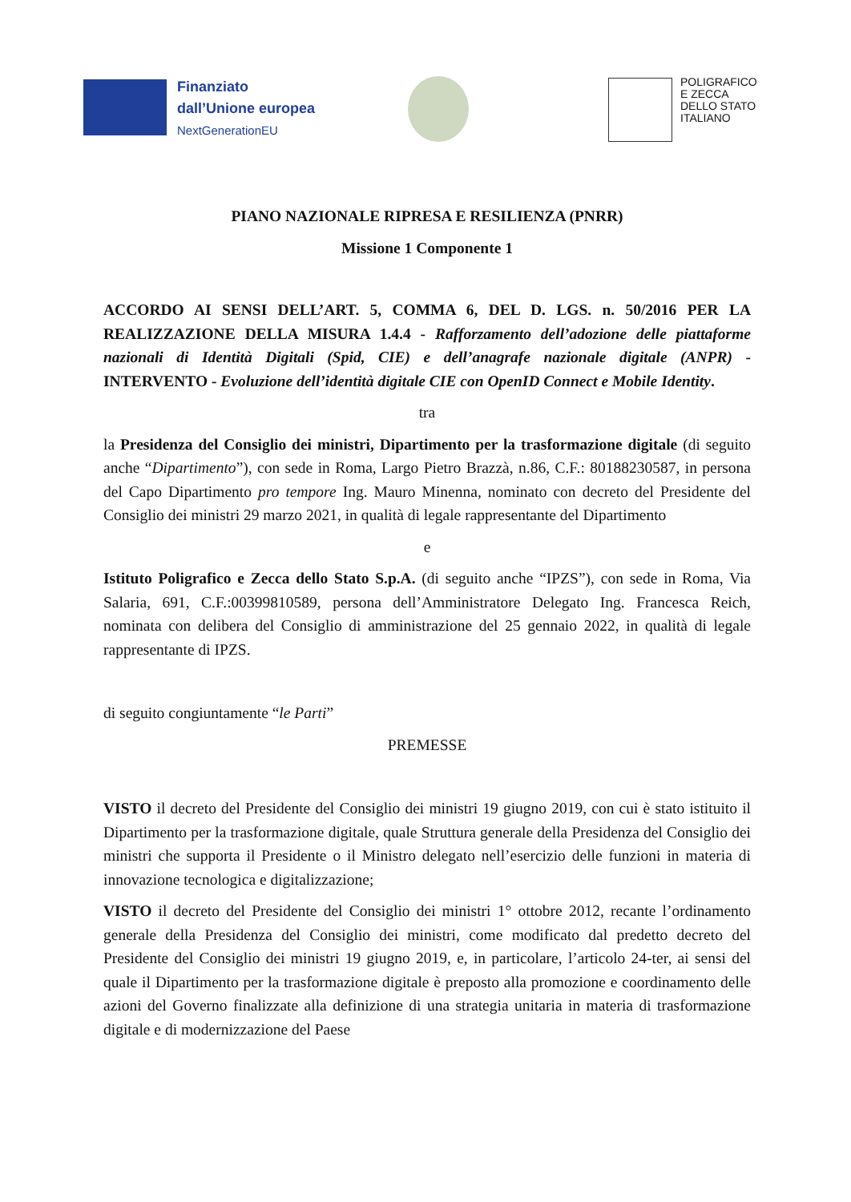Finanziato
dall’Unione europea
NextGenerationEU
POLIGRAFICO
E ZECCA
DELLO STATO
ITALIANO
PIANO NAZIONALE RIPRESA E RESILIENZA (PNRR)
Missione 1 Componente 1
ACCORDO AI SENSI DELL’ART. 5, COMMA 6, DEL D. LGS. n. 50/2016 PER LA REALIZZAZIONE DELLA MISURA 1.4.4 - Rafforzamento dell’adozione delle piattaforme nazionali di Identità Digitali (Spid, CIE) e dell’anagrafe nazionale digitale (ANPR) - INTERVENTO - Evoluzione dell’identità digitale CIE con OpenID Connect e Mobile Identity.
tra
la Presidenza del Consiglio dei ministri, Dipartimento per la trasformazione digitale (di seguito anche “Dipartimento”), con sede in Roma, Largo Pietro Brazzà, n.86, C.F.: 80188230587, in persona del Capo Dipartimento pro tempore Ing. Mauro Minenna, nominato con decreto del Presidente del Consiglio dei ministri 29 marzo 2021, in qualità di legale rappresentante del Dipartimento
e
Istituto Poligrafico e Zecca dello Stato S.p.A. (di seguito anche “IPZS”), con sede in Roma, Via Salaria, 691, C.F.:00399810589, persona dell’Amministratore Delegato Ing. Francesca Reich, nominata con delibera del Consiglio di amministrazione del 25 gennaio 2022, in qualità di legale rappresentante di IPZS.
di seguito congiuntamente “le Parti”
PREMESSE
VISTO il decreto del Presidente del Consiglio dei ministri 19 giugno 2019, con cui è stato istituito il Dipartimento per la trasformazione digitale, quale Struttura generale della Presidenza del Consiglio dei ministri che supporta il Presidente o il Ministro delegato nell’esercizio delle funzioni in materia di innovazione tecnologica e digitalizzazione;
VISTO il decreto del Presidente del Consiglio dei ministri 1° ottobre 2012, recante l’ordinamento generale della Presidenza del Consiglio dei ministri, come modificato dal predetto decreto del Presidente del Consiglio dei ministri 19 giugno 2019, e, in particolare, l’articolo 24-ter, ai sensi del quale il Dipartimento per la trasformazione digitale è preposto alla promozione e coordinamento delle azioni del Governo finalizzate alla definizione di una strategia unitaria in materia di trasformazione digitale e di modernizzazione del Paese